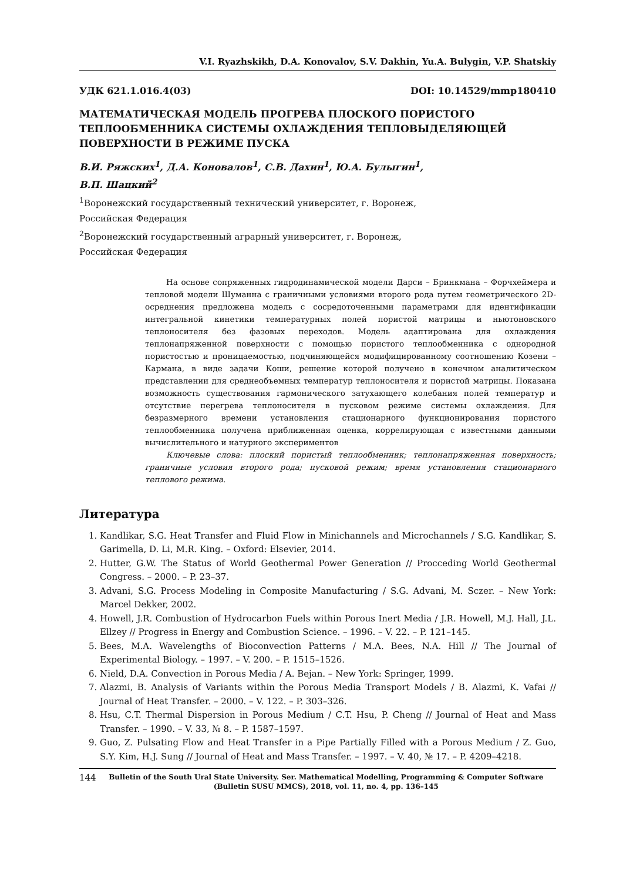V.I. Ryazhskikh, D.A. Konovalov, S.V. Dakhin, Yu.A. Bulygin, V.P. Shatskiy
УДК 621.1.016.4(03) DOI: 10.14529/mmp180410
МАТЕМАТИЧЕСКАЯ МОДЕЛЬ ПРОГРЕВА ПЛОСКОГО ПОРИСТОГО ТЕПЛООБМЕННИКА СИСТЕМЫ ОХЛАЖДЕНИЯ ТЕПЛОВЫДЕЛЯЮЩЕЙ ПОВЕРХНОСТИ В РЕЖИМЕ ПУСКА
В.И. Ряжских<sup>1</sup>, Д.А. Коновалов<sup>1</sup>, С.В. Дахин<sup>1</sup>, Ю.А. Булыгин<sup>1</sup>,
В.П. Шацкий<sup>2</sup>
<sup>1</sup> Воронежский государственный технический университет, г. Воронеж,
Российская Федерация
<sup>2</sup> Воронежский государственный аграрный университет, г. Воронеж,
Российская Федерация
На основе сопряженных гидродинамической модели Дарси – Бринкмана – Форчхеймера и тепловой модели Шуманна с граничными условиями второго рода путем геометрического 2D-осреднения предложена модель с сосредоточенными параметрами для идентификации интегральной кинетики температурных полей пористой матрицы и ньютоновского теплоносителя без фазовых переходов. Модель адаптирована для охлаждения теплонапряженной поверхности с помощью пористого теплообменника с однородной пористостью и проницаемостью, подчиняющейся модифицированному соотношению Козени – Кармана, в виде задачи Коши, решение которой получено в конечном аналитическом представлении для среднеобъемных температур теплоносителя и пористой матрицы. Показана возможность существования гармонического затухающего колебания полей температур и отсутствие перегрева теплоносителя в пусковом режиме системы охлаждения. Для безразмерного времени установления стационарного функционирования пористого теплообменника получена приближенная оценка, коррелирующая с известными данными вычислительного и натурного экспериментов
Ключевые слова: плоский пористый теплообменник; теплонапряженная поверхность; граничные условия второго рода; пусковой режим; время установления стационарного теплового режима.
Литература
1. Kandlikar, S.G. Heat Transfer and Fluid Flow in Minichannels and Microchannels / S.G. Kandlikar, S. Garimella, D. Li, M.R. King. – Oxford: Elsevier, 2014.
2. Hutter, G.W. The Status of World Geothermal Power Generation // Procceding World Geothermal Congress. – 2000. – P. 23–37.
3. Advani, S.G. Process Modeling in Composite Manufacturing / S.G. Advani, M. Sczer. – New York: Marcel Dekker, 2002.
4. Howell, J.R. Combustion of Hydrocarbon Fuels within Porous Inert Media / J.R. Howell, M.J. Hall, J.L. Ellzey // Progress in Energy and Combustion Science. – 1996. – V. 22. – P. 121–145.
5. Bees, M.A. Wavelengths of Bioconvection Patterns / M.A. Bees, N.A. Hill // The Journal of Experimental Biology. – 1997. – V. 200. – P. 1515–1526.
6. Nield, D.A. Convection in Porous Media / A. Bejan. – New York: Springer, 1999.
7. Alazmi, B. Analysis of Variants within the Porous Media Transport Models / B. Alazmi, K. Vafai // Journal of Heat Transfer. – 2000. – V. 122. – P. 303–326.
8. Hsu, C.T. Thermal Dispersion in Porous Medium / C.T. Hsu, P. Cheng // Journal of Heat and Mass Transfer. – 1990. – V. 33, № 8. – P. 1587–1597.
9. Guo, Z. Pulsating Flow and Heat Transfer in a Pipe Partially Filled with a Porous Medium / Z. Guo, S.Y. Kim, H.J. Sung // Journal of Heat and Mass Transfer. – 1997. – V. 40, № 17. – P. 4209–4218.
144 Bulletin of the South Ural State University. Ser. Mathematical Modelling, Programming & Computer Software (Bulletin SUSU MMCS), 2018, vol. 11, no. 4, pp. 136–145